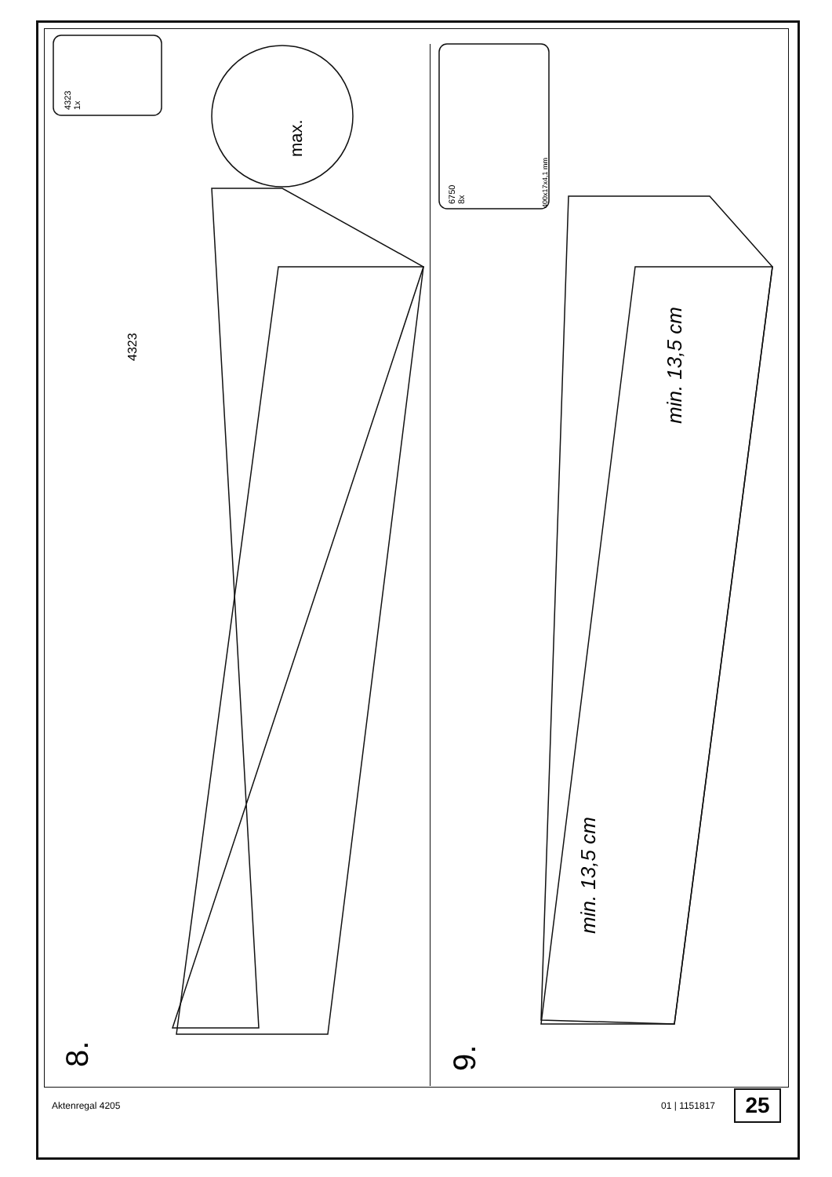4323
1x
max.
4323
8.
6750
8x
400x17x4,1 mm
min. 13,5 cm
min. 13,5 cm
9.
Aktenregal 4205 01 | 1151817 25